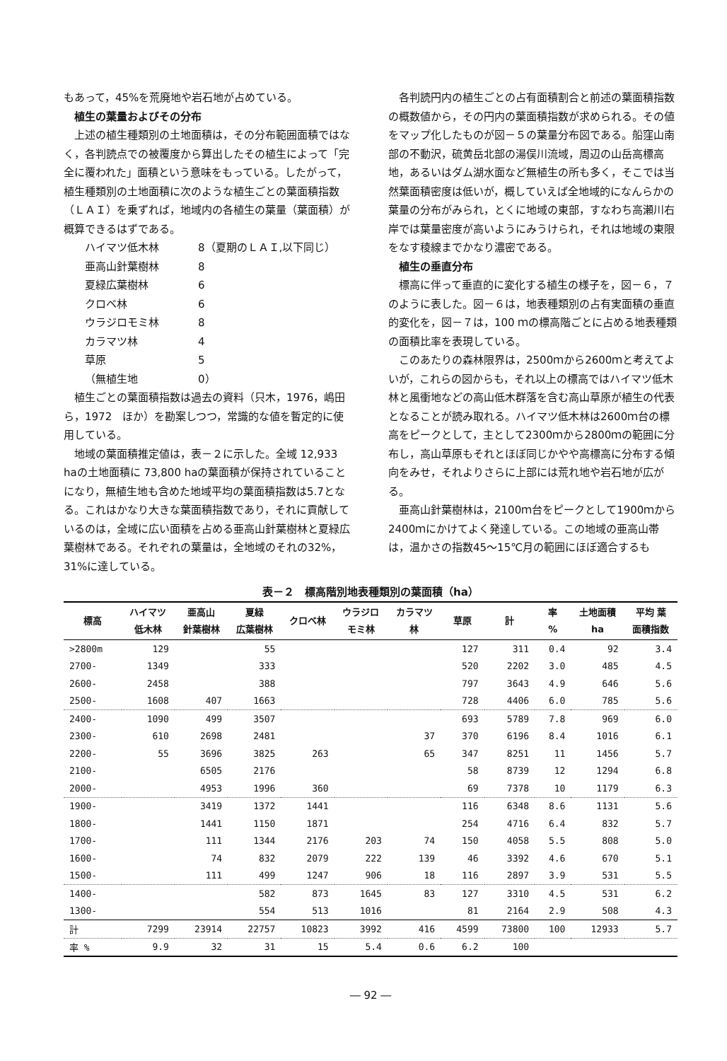もあって，45%を荒廃地や岩石地が占めている。
植生の葉量およびその分布
上述の植生種類別の土地面積は，その分布範囲面積ではなく，各判読点での被覆度から算出したその植生によって「完全に覆われた」面積という意味をもっている。したがって，植生種類別の土地面積に次のような植生ごとの葉面積指数（ＬＡＩ）を乗ずれば，地域内の各植生の葉量（葉面積）が概算できるはずである。
| ハイマツ低木林 | 8（夏期のＬＡＩ,以下同じ） |
| 亜高山針葉樹林 | 8 |
| 夏緑広葉樹林 | 6 |
| クロベ林 | 6 |
| ウラジロモミ林 | 8 |
| カラマツ林 | 4 |
| 草原 | 5 |
| （無植生地 | 0） |
植生ごとの葉面積指数は過去の資料（只木，1976，嶋田ら，1972　ほか）を勘案しつつ，常識的な値を暫定的に使用している。
地域の葉面積推定値は，表－２に示した。全域 12,933 haの土地面積に 73,800 haの葉面積が保持されていることになり，無植生地も含めた地域平均の葉面積指数は5.7となる。これはかなり大きな葉面積指数であり，それに貢献しているのは，全域に広い面積を占める亜高山針葉樹林と夏緑広葉樹林である。それぞれの葉量は，全地域のそれの32%，31%に達している。
各判読円内の植生ごとの占有面積割合と前述の葉面積指数の概数値から，その円内の葉面積指数が求められる。その値をマップ化したものが図－５の葉量分布図である。船窪山南部の不動沢，硫黄岳北部の湯俣川流域，周辺の山岳高標高地，あるいはダム湖水面など無植生の所も多く，そこでは当然葉面積密度は低いが，概していえば全地域的になんらかの葉量の分布がみられ，とくに地域の東部，すなわち高瀬川右岸では葉量密度が高いようにみうけられ，それは地域の東限をなす稜線までかなり濃密である。
植生の垂直分布
標高に伴って垂直的に変化する植生の様子を，図－６，７のように表した。図－６は，地表種類別の占有実面積の垂直的変化を，図－７は，100 ｍの標高階ごとに占める地表種類の面積比率を表現している。
このあたりの森林限界は，2500ｍから2600ｍと考えてよいが，これらの図からも，それ以上の標高ではハイマツ低木林と風衝地などの高山低木群落を含む高山草原が植生の代表となることが読み取れる。ハイマツ低木林は2600ｍ台の標高をピークとして，主として2300ｍから2800ｍの範囲に分布し，高山草原もそれとほぼ同じかやや高標高に分布する傾向をみせ，それよりさらに上部には荒れ地や岩石地が広がる。
亜高山針葉樹林は，2100ｍ台をピークとして1900ｍから2400ｍにかけてよく発達している。この地域の亜高山帯は，温かさの指数45～15℃月の範囲にほぼ適合するも
表－２　標高階別地表種類別の葉面積（ha）
| 標高 | ハイマツ 低木林 | 亜高山 針葉樹林 | 夏緑 広葉樹林 | クロベ林 | ウラジロ モミ林 | カラマツ 林 | 草原 | 計 | 率 % | 土地面積 ha | 平均 葉 面積指数 |
| --- | --- | --- | --- | --- | --- | --- | --- | --- | --- | --- | --- |
| >2800m | 129 | | 55 | | | | 127 | 311 | 0.4 | 92 | 3.4 |
| 2700- | 1349 | | 333 | | | | 520 | 2202 | 3.0 | 485 | 4.5 |
| 2600- | 2458 | | 388 | | | | 797 | 3643 | 4.9 | 646 | 5.6 |
| 2500- | 1608 | 407 | 1663 | | | | 728 | 4406 | 6.0 | 785 | 5.6 |
| 2400- | 1090 | 499 | 3507 | | | | 693 | 5789 | 7.8 | 969 | 6.0 |
| 2300- | 610 | 2698 | 2481 | | | 37 | 370 | 6196 | 8.4 | 1016 | 6.1 |
| 2200- | 55 | 3696 | 3825 | 263 | | 65 | 347 | 8251 | 11 | 1456 | 5.7 |
| 2100- | | 6505 | 2176 | | | | 58 | 8739 | 12 | 1294 | 6.8 |
| 2000- | | 4953 | 1996 | 360 | | | 69 | 7378 | 10 | 1179 | 6.3 |
| 1900- | | 3419 | 1372 | 1441 | | | 116 | 6348 | 8.6 | 1131 | 5.6 |
| 1800- | | 1441 | 1150 | 1871 | | | 254 | 4716 | 6.4 | 832 | 5.7 |
| 1700- | | 111 | 1344 | 2176 | 203 | 74 | 150 | 4058 | 5.5 | 808 | 5.0 |
| 1600- | | 74 | 832 | 2079 | 222 | 139 | 46 | 3392 | 4.6 | 670 | 5.1 |
| 1500- | | 111 | 499 | 1247 | 906 | 18 | 116 | 2897 | 3.9 | 531 | 5.5 |
| 1400- | | | 582 | 873 | 1645 | 83 | 127 | 3310 | 4.5 | 531 | 6.2 |
| 1300- | | | 554 | 513 | 1016 | | 81 | 2164 | 2.9 | 508 | 4.3 |
| 計 | 7299 | 23914 | 22757 | 10823 | 3992 | 416 | 4599 | 73800 | 100 | 12933 | 5.7 |
| 率 % | 9.9 | 32 | 31 | 15 | 5.4 | 0.6 | 6.2 | 100 | | | |
― 92 ―